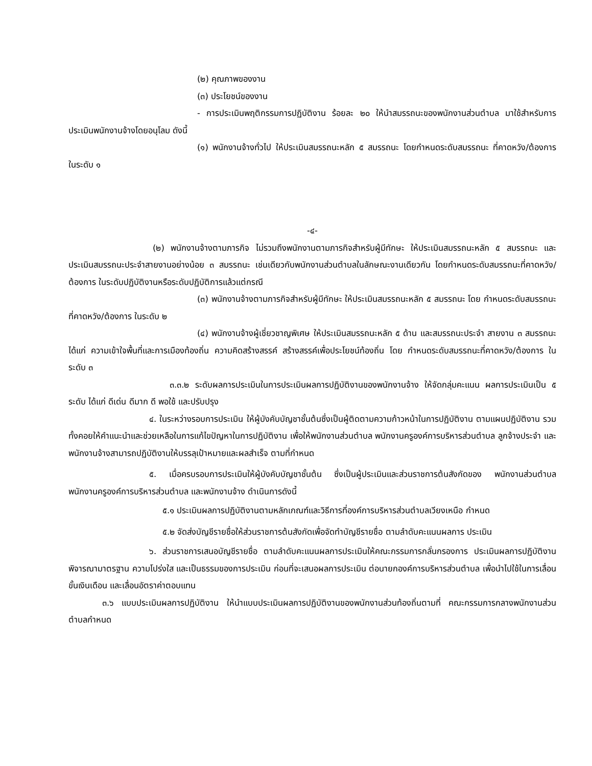(๒) คุณภาพของงาน
(๓) ประโยชน์ของงาน
- การประเมินพฤติกรรมการปฏิบัติงาน ร้อยละ ๒๐ ให้นำสมรรถนะของพนักงานส่วนตำบล มาใช้สำหรับการประเมินพนักงานจ้างโดยอนุโลม ดังนี้
(๑) พนักงานจ้างทั่วไป ให้ประเมินสมรรถนะหลัก ๕ สมรรถนะ โดยกำหนดระดับสมรรถนะ ที่คาดหวัง/ต้องการ ในระดับ ๑
-๔-
(๒) พนักงานจ้างตามภารกิจ ไม่รวมถึงพนักงานตามภารกิจสำหรับผู้มีทักษะ ให้ประเมินสมรรถนะหลัก ๕ สมรรถนะ และประเมินสมรรถนะประจำสายงานอย่างน้อย ๓ สมรรถนะ เช่นเดียวกับพนักงานส่วนตำบลในลักษณะงานเดียวกัน โดยกำหนดระดับสมรรถนะที่คาดหวัง/ต้องการ ในระดับปฏิบัติงานหรือระดับปฏิบัติการแล้วแต่กรณี
(๓) พนักงานจ้างตามภารกิจสำหรับผู้มีทักษะ ให้ประเมินสมรรถนะหลัก ๕ สมรรถนะ โดย กำหนดระดับสมรรถนะที่คาดหวัง/ต้องการ ในระดับ ๒
(๔) พนักงานจ้างผู้เชี่ยวชาญพิเศษ ให้ประเมินสมรรถนะหลัก ๕ ด้าน และสมรรถนะประจำ สายงาน ๓ สมรรถนะ ได้แก่ ความเข้าใจพื้นที่และการเมืองท้องถิ่น ความคิดสร้างสรรค์ สร้างสรรค์เพื่อประโยชน์ท้องถิ่น โดย กำหนดระดับสมรรถนะที่คาดหวัง/ต้องการ ในระดับ ๓
๓.๓.๒ ระดับผลการประเมินในการประเมินผลการปฏิบัติงานของพนักงานจ้าง ให้จัดกลุ่มคะแนน ผลการประเมินเป็น ๕ ระดับ ได้แก่ ดีเด่น ดีมาก ดี พอใช้ และปรับปรุง
๔. ในระหว่างรอบการประเมิน ให้ผู้บังคับบัญชาชั้นต้นซึ่งเป็นผู้ติดตามความก้าวหน้าในการปฏิบัติงาน ตามแผนปฏิบัติงาน รวมทั้งคอยให้คำแนะนำและช่วยเหลือในการแก้ไขปัญหาในการปฏิบัติงาน เพื่อให้พนักงานส่วนตำบล พนักงานครูองค์การบริหารส่วนตำบล ลูกจ้างประจำ และพนักงานจ้างสามารถปฏิบัติงานให้บรรลุเป้าหมายและผลสำเร็จ ตามที่กำหนด
๕. เมื่อครบรอบการประเมินให้ผู้บังคับบัญชาชั้นต้น ซึ่งเป็นผู้ประเมินและส่วนราชการต้นสังกัดของ พนักงานส่วนตำบล พนักงานครูองค์การบริหารส่วนตำบล และพนักงานจ้าง ดำเนินการดังนี้
๕.๑ ประเมินผลการปฏิบัติงานตามหลักเกณฑ์และวิธีการที่องค์การบริหารส่วนตำบลเวียงเหนือ กำหนด
๕.๒ จัดส่งบัญชีรายชื่อให้ส่วนราชการต้นสังกัดเพื่อจัดทำบัญชีรายชื่อ ตามลำดับคะแนนผลการ ประเมิน
๖. ส่วนราชการเสนอบัญชีรายชื่อ ตามลำดับคะแนนผลการประเมินให้คณะกรรมการกลั่นกรองการ ประเมินผลการปฏิบัติงาน พิจารณามาตรฐาน ความโปร่งใส และเป็นธรรมของการประเมิน ก่อนที่จะเสนอผลการประเมิน ต่อนายกองค์การบริหารส่วนตำบล เพื่อนำไปใช้ในการเลื่อนขั้นเงินเดือน และเลื่อนอัตราค่าตอบแทน
๓.๖ แบบประเมินผลการปฏิบัติงาน ให้นำแบบประเมินผลการปฏิบัติงานของพนักงานส่วนท้องถิ่นตามที่ คณะกรรมการกลางพนักงานส่วนตำบลกำหนด